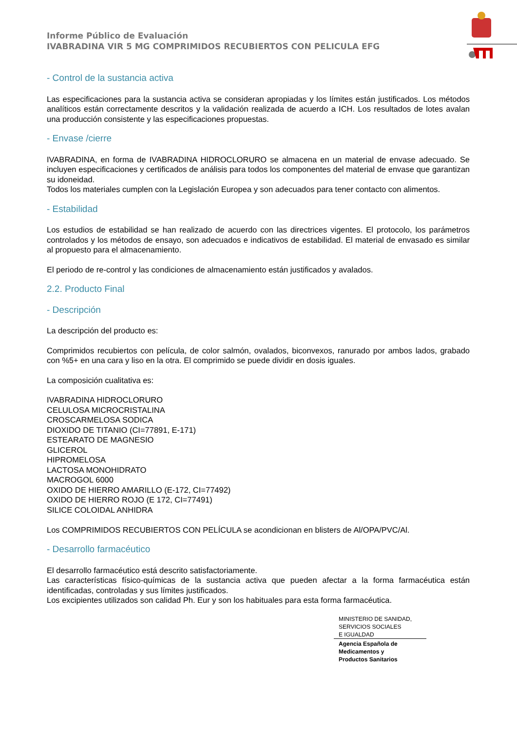Informe Público de Evaluación
IVABRADINA VIR 5 MG COMPRIMIDOS RECUBIERTOS CON PELICULA EFG
- Control de la sustancia activa
Las especificaciones para la sustancia activa se consideran apropiadas y los límites están justificados. Los métodos analíticos están correctamente descritos y la validación realizada de acuerdo a ICH. Los resultados de lotes avalan una producción consistente y las especificaciones propuestas.
- Envase /cierre
IVABRADINA, en forma de IVABRADINA HIDROCLORURO se almacena en un material de envase adecuado. Se incluyen especificaciones y certificados de análisis para todos los componentes del material de envase que garantizan su idoneidad.
Todos los materiales cumplen con la Legislación Europea y son adecuados para tener contacto con alimentos.
- Estabilidad
Los estudios de estabilidad se han realizado de acuerdo con las directrices vigentes. El protocolo, los parámetros controlados y los métodos de ensayo, son adecuados e indicativos de estabilidad. El material de envasado es similar al propuesto para el almacenamiento.
El periodo de re-control y las condiciones de almacenamiento están justificados y avalados.
2.2. Producto Final
- Descripción
La descripción del producto es:
Comprimidos recubiertos con película, de color salmón, ovalados, biconvexos, ranurado por ambos lados, grabado con %5+ en una cara y liso en la otra. El comprimido se puede dividir en dosis iguales.
La composición cualitativa es:
IVABRADINA HIDROCLORURO
CELULOSA MICROCRISTALINA
CROSCARMELOSA SODICA
DIOXIDO DE TITANIO (CI=77891, E-171)
ESTEARATO DE MAGNESIO
GLICEROL
HIPROMELOSA
LACTOSA MONOHIDRATO
MACROGOL 6000
OXIDO DE HIERRO AMARILLO (E-172, CI=77492)
OXIDO DE HIERRO ROJO (E 172, CI=77491)
SILICE COLOIDAL ANHIDRA
Los COMPRIMIDOS RECUBIERTOS CON PELÍCULA se acondicionan en blisters de Al/OPA/PVC/Al.
- Desarrollo farmacéutico
El desarrollo farmacéutico está descrito satisfactoriamente.
Las características físico-químicas de la sustancia activa que pueden afectar a la forma farmacéutica están identificadas, controladas y sus límites justificados.
Los excipientes utilizados son calidad Ph. Eur y son los habituales para esta forma farmacéutica.
MINISTERIO DE SANIDAD,
SERVICIOS SOCIALES
E IGUALDAD
Agencia Española de
Medicamentos y
Productos Sanitarios